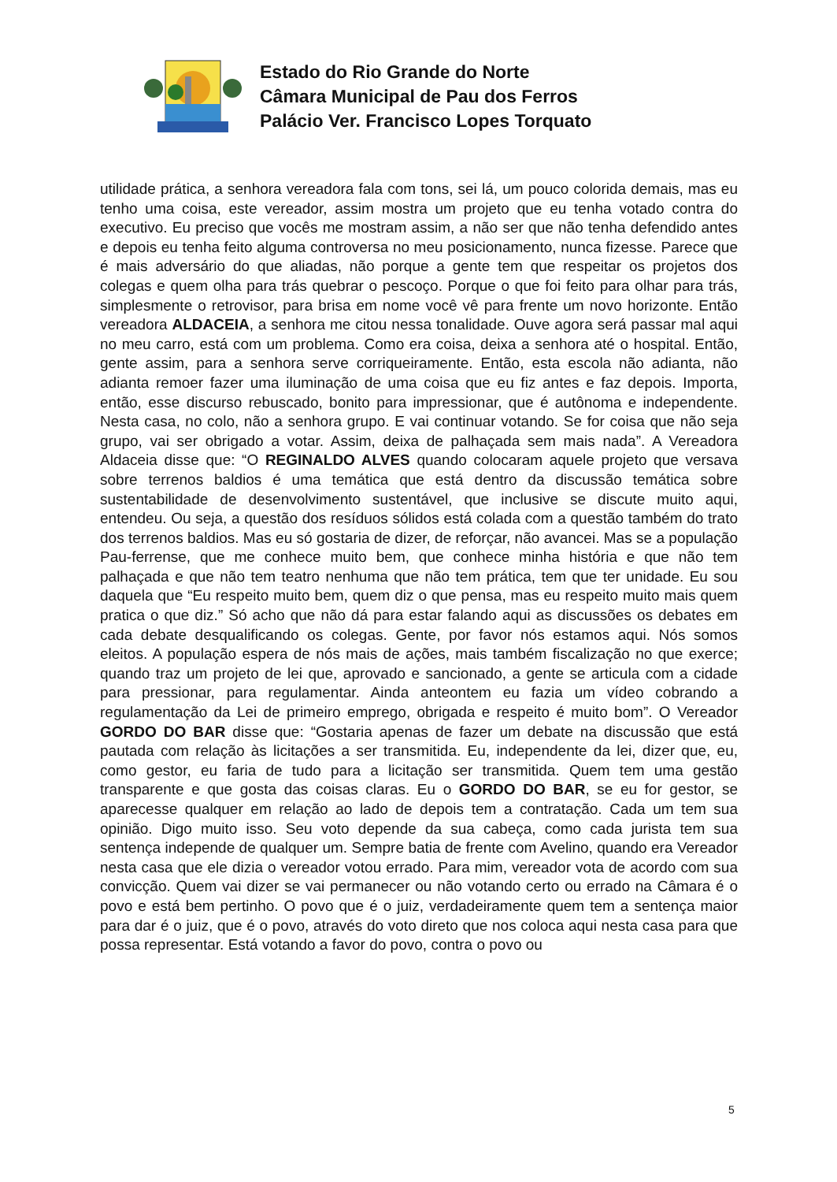Estado do Rio Grande do Norte
Câmara Municipal de Pau dos Ferros
Palácio Ver. Francisco Lopes Torquato
utilidade prática, a senhora vereadora fala com tons, sei lá, um pouco colorida demais, mas eu tenho uma coisa, este vereador, assim mostra um projeto que eu tenha votado contra do executivo. Eu preciso que vocês me mostram assim, a não ser que não tenha defendido antes e depois eu tenha feito alguma controversa no meu posicionamento, nunca fizesse. Parece que é mais adversário do que aliadas, não porque a gente tem que respeitar os projetos dos colegas e quem olha para trás quebrar o pescoço. Porque o que foi feito para olhar para trás, simplesmente o retrovisor, para brisa em nome você vê para frente um novo horizonte. Então vereadora ALDACEIA, a senhora me citou nessa tonalidade. Ouve agora será passar mal aqui no meu carro, está com um problema. Como era coisa, deixa a senhora até o hospital. Então, gente assim, para a senhora serve corriqueiramente. Então, esta escola não adianta, não adianta remoer fazer uma iluminação de uma coisa que eu fiz antes e faz depois. Importa, então, esse discurso rebuscado, bonito para impressionar, que é autônoma e independente. Nesta casa, no colo, não a senhora grupo. E vai continuar votando. Se for coisa que não seja grupo, vai ser obrigado a votar. Assim, deixa de palhaçada sem mais nada”. A Vereadora Aldaceia disse que: “O REGINALDO ALVES quando colocaram aquele projeto que versava sobre terrenos baldios é uma temática que está dentro da discussão temática sobre sustentabilidade de desenvolvimento sustentável, que inclusive se discute muito aqui, entendeu. Ou seja, a questão dos resíduos sólidos está colada com a questão também do trato dos terrenos baldios. Mas eu só gostaria de dizer, de reforçar, não avancei. Mas se a população Pau-ferrense, que me conhece muito bem, que conhece minha história e que não tem palhaçada e que não tem teatro nenhuma que não tem prática, tem que ter unidade. Eu sou daquela que “Eu respeito muito bem, quem diz o que pensa, mas eu respeito muito mais quem pratica o que diz.” Só acho que não dá para estar falando aqui as discussões os debates em cada debate desqualificando os colegas. Gente, por favor nós estamos aqui. Nós somos eleitos. A população espera de nós mais de ações, mais também fiscalização no que exerce; quando traz um projeto de lei que, aprovado e sancionado, a gente se articula com a cidade para pressionar, para regulamentar. Ainda anteontem eu fazia um vídeo cobrando a regulamentação da Lei de primeiro emprego, obrigada e respeito é muito bom”. O Vereador GORDO DO BAR disse que: “Gostaria apenas de fazer um debate na discussão que está pautada com relação às licitações a ser transmitida. Eu, independente da lei, dizer que, eu, como gestor, eu faria de tudo para a licitação ser transmitida. Quem tem uma gestão transparente e que gosta das coisas claras. Eu o GORDO DO BAR, se eu for gestor, se aparecesse qualquer em relação ao lado de depois tem a contratação. Cada um tem sua opinião. Digo muito isso. Seu voto depende da sua cabeça, como cada jurista tem sua sentença independe de qualquer um. Sempre batia de frente com Avelino, quando era Vereador nesta casa que ele dizia o vereador votou errado. Para mim, vereador vota de acordo com sua convicção. Quem vai dizer se vai permanecer ou não votando certo ou errado na Câmara é o povo e está bem pertinho. O povo que é o juiz, verdadeiramente quem tem a sentença maior para dar é o juiz, que é o povo, através do voto direto que nos coloca aqui nesta casa para que possa representar. Está votando a favor do povo, contra o povo ou
5